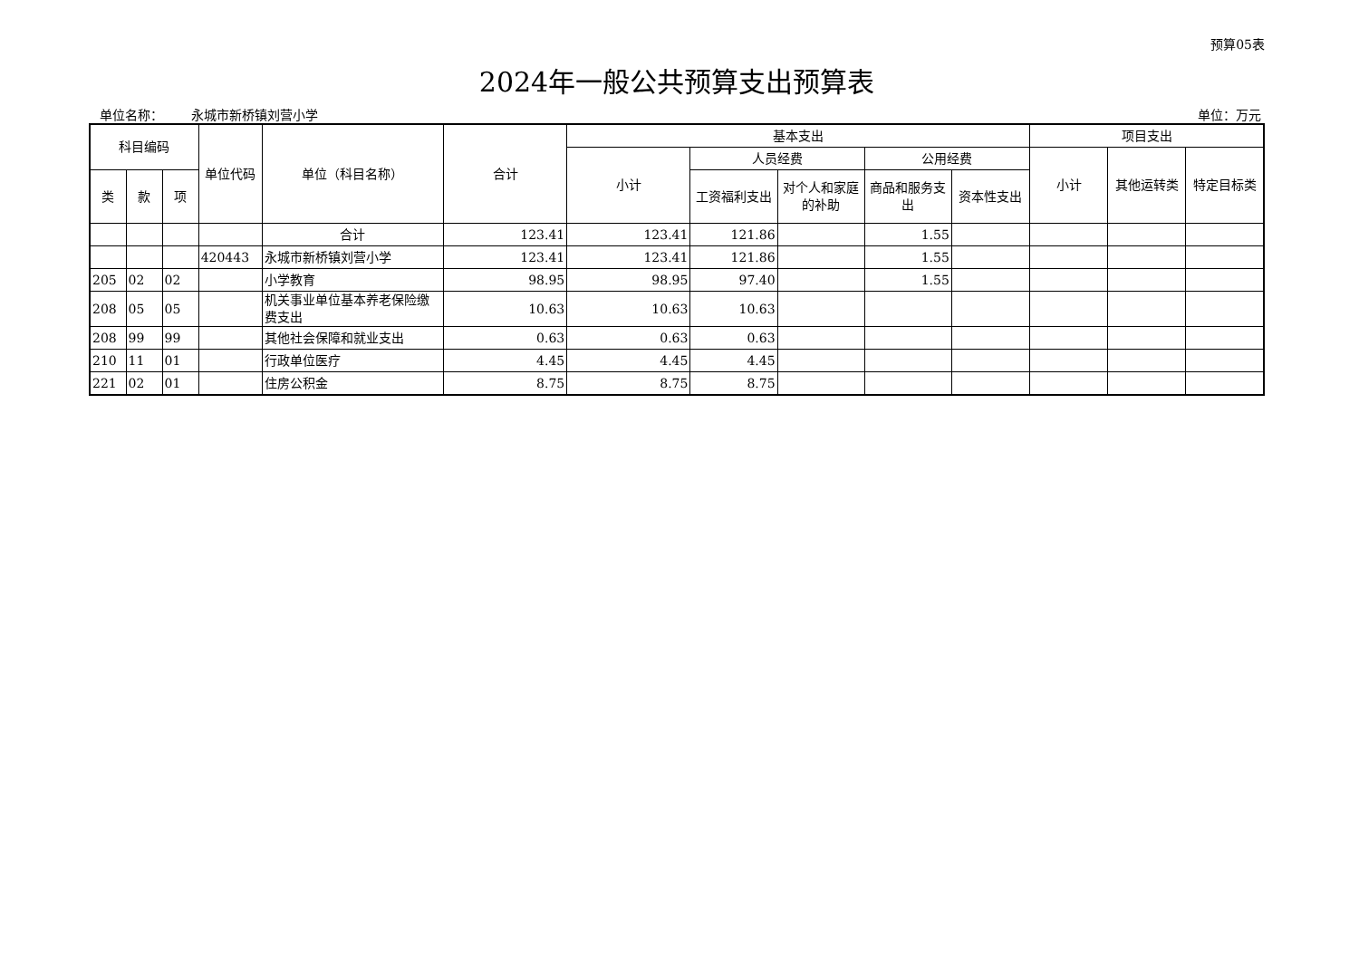预算05表
2024年一般公共预算支出预算表
单位名称： 永城市新桥镇刘营小学 单位：万元
| 科目编码 | | | 单位代码 | 单位（科目名称） | 合计 | 基本支出 | | | | | 项目支出 | | |
| --- | --- | --- | --- | --- | --- | --- | --- | --- | --- | --- | --- | --- | --- |
| | | | | | | 小计 | 人员经费 | | 公用经费 | | 小计 | 其他运转类 | 特定目标类 |
| 类 | 款 | 项 | | | | | 工资福利支出 | 对个人和家庭的补助 | 商品和服务支出 | 资本性支出 | | | |
| | | | | 合计 | 123.41 | 123.41 | 121.86 | | 1.55 | | | | |
| | | | 420443 | 永城市新桥镇刘营小学 | 123.41 | 123.41 | 121.86 | | 1.55 | | | | |
| 205 | 02 | 02 | | 小学教育 | 98.95 | 98.95 | 97.40 | | 1.55 | | | | |
| 208 | 05 | 05 | | 机关事业单位基本养老保险缴费支出 | 10.63 | 10.63 | 10.63 | | | | | | |
| 208 | 99 | 99 | | 其他社会保障和就业支出 | 0.63 | 0.63 | 0.63 | | | | | | |
| 210 | 11 | 01 | | 行政单位医疗 | 4.45 | 4.45 | 4.45 | | | | | | |
| 221 | 02 | 01 | | 住房公积金 | 8.75 | 8.75 | 8.75 | | | | | | |